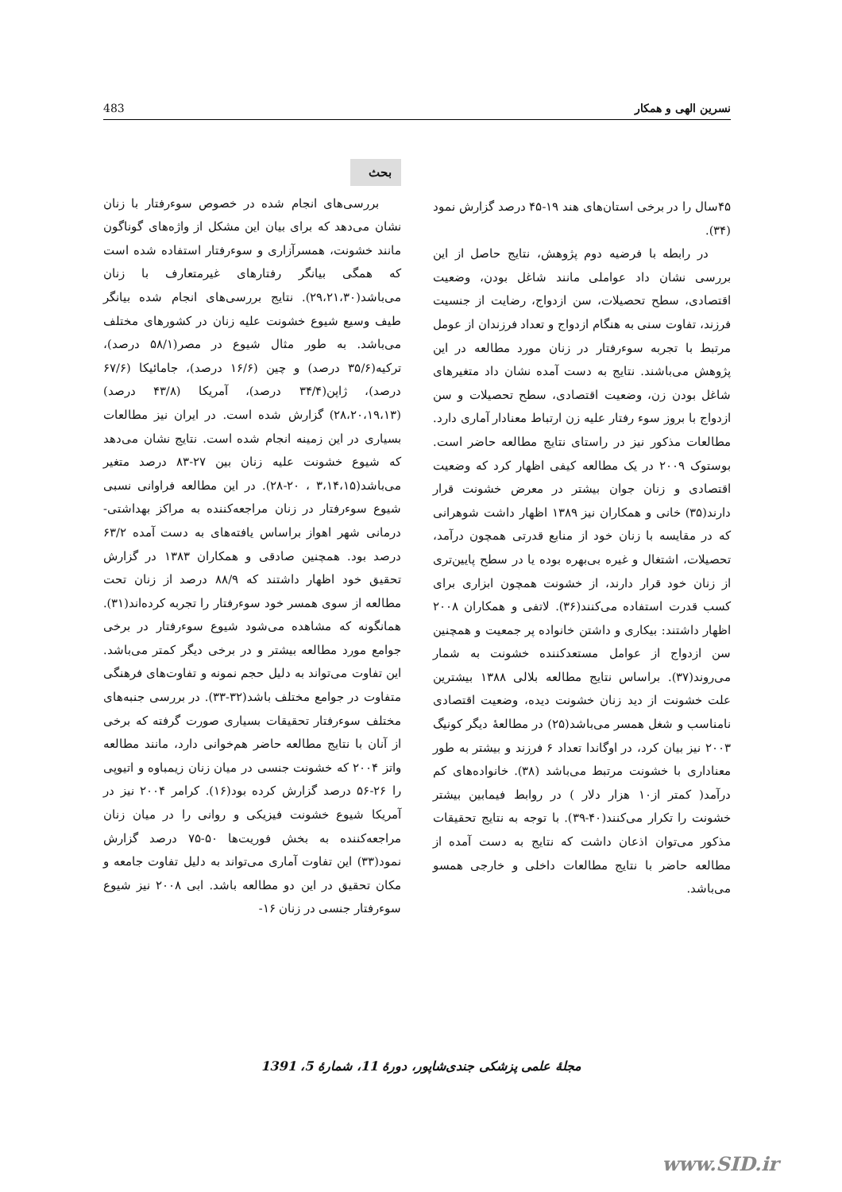483 نسرین الهی و همکار
بحث
بررسی‌های انجام شده در خصوص سوءرفتار با زنان نشان می‌دهد که برای بیان این مشکل از واژه‌های گوناگون مانند خشونت، همسرآزاری و سوءرفتار استفاده شده است که همگی بیانگر رفتارهای غیرمتعارف با زنان می‌باشد(۲۹،۲۱،۳۰). نتایج بررسی‌های انجام شده بیانگر طیف وسیع شیوع خشونت علیه زنان در کشورهای مختلف می‌باشد. به طور مثال شیوع در مصر(۵۸/۱ درصد)، ترکیه(۳۵/۶ درصد) و چین (۱۶/۶ درصد)، جامائیکا (۶۷/۶ درصد)، ژاپن(۳۴/۴ درصد)، آمریکا (۴۳/۸ درصد) (۲۸،۲۰،۱۹،۱۳) گزارش شده است. در ایران نیز مطالعات بسیاری در این زمینه انجام شده است. نتایج نشان می‌دهد که شیوع خشونت علیه زنان بین ۲۷-۸۳ درصد متغیر می‌باشد(۳،۱۴،۱۵ ، ۲۰-۲۸). در این مطالعه فراوانی نسبی شیوع سوءرفتار در زنان مراجعه‌کننده به مراکز بهداشتی- درمانی شهر اهواز براساس یافته‌های به دست آمده ۶۳/۲ درصد بود. همچنین صادقی و همکاران ۱۳۸۳ در گزارش تحقیق خود اظهار داشتند که ۸۸/۹ درصد از زنان تحت مطالعه از سوی همسر خود سوءرفتار را تجربه کرده‌اند(۳۱). همانگونه که مشاهده می‌شود شیوع سوءرفتار در برخی جوامع مورد مطالعه بیشتر و در برخی دیگر کمتر می‌باشد. این تفاوت می‌تواند به دلیل حجم نمونه و تفاوت‌های فرهنگی متفاوت در جوامع مختلف باشد(۳۲-۳۳). در بررسی جنبه‌های مختلف سوءرفتار تحقیقات بسیاری صورت گرفته که برخی از آنان با نتایج مطالعه حاضر هم‌خوانی دارد، مانند مطالعه واتز ۲۰۰۴ که خشونت جنسی در میان زنان زیمباوه و اتیوپی را ۲۶-۵۶ درصد گزارش کرده بود(۱۶). کرامر ۲۰۰۴ نیز در آمریکا شیوع خشونت فیزیکی و روانی را در میان زنان مراجعه‌کننده به بخش فوریت‌ها ۵۰-۷۵ درصد گزارش نمود(۳۳) این تفاوت آماری می‌تواند به دلیل تفاوت جامعه و مکان تحقیق در این دو مطالعه باشد. ابی ۲۰۰۸ نیز شیوع سوءرفتار جنسی در زنان ۱۶-
۴۵سال را در برخی استان‌های هند ۱۹-۴۵ درصد گزارش نمود (۳۴).
در رابطه با فرضیه دوم پژوهش، نتایج حاصل از این بررسی نشان داد عواملی مانند شاغل بودن، وضعیت اقتصادی، سطح تحصیلات، سن ازدواج، رضایت از جنسیت فرزند، تفاوت سنی به هنگام ازدواج و تعداد فرزندان از عومل مرتبط با تجربه سوءرفتار در زنان مورد مطالعه در این پژوهش می‌باشند. نتایج به دست آمده نشان داد متغیرهای شاغل بودن زن، وضعیت اقتصادی، سطح تحصیلات و سن ازدواج با بروز سوء رفتار علیه زن ارتباط معنادار آماری دارد. مطالعات مذکور نیز در راستای نتایج مطالعه حاضر است. بوستوک ۲۰۰۹ در یک مطالعه کیفی اظهار کرد که وضعیت اقتصادی و زنان جوان بیشتر در معرض خشونت قرار دارند(۳۵) خانی و همکاران نیز ۱۳۸۹ اظهار داشت شوهرانی که در مقایسه با زنان خود از منابع قدرتی همچون درآمد، تحصیلات، اشتغال و غیره بی‌بهره بوده یا در سطح پایین‌تری از زنان خود قرار دارند، از خشونت همچون ابزاری برای کسب قدرت استفاده می‌کنند(۳۶). لاتفی و همکاران ۲۰۰۸ اظهار داشتند: بیکاری و داشتن خانواده پر جمعیت و همچنین سن ازدواج از عوامل مستعدکننده خشونت به شمار می‌روند(۳۷). براساس نتایج مطالعه بلالی ۱۳۸۸ بیشترین علت خشونت از دید زنان خشونت دیده، وضعیت اقتصادی نامناسب و شغل همسر می‌باشد(۲۵) در مطالعهٔ دیگر کونیگ ۲۰۰۳ نیز بیان کرد، در اوگاندا تعداد ۶ فرزند و بیشتر به طور معناداری با خشونت مرتبط می‌باشد (۳۸). خانواده‌های کم درآمد( کمتر از۱۰ هزار دلار ) در روابط فیمابین بیشتر خشونت را تکرار می‌کنند(۴۰-۳۹). با توجه به نتایج تحقیقات مذکور می‌توان اذعان داشت که نتایج به دست آمده از مطالعه حاضر با نتایج مطالعات داخلی و خارجی همسو می‌باشد.
مجلهٔ علمی پزشکی جندی‌شاپور، دورهٔ 11، شمارهٔ 5، 1391
www.SID.ir